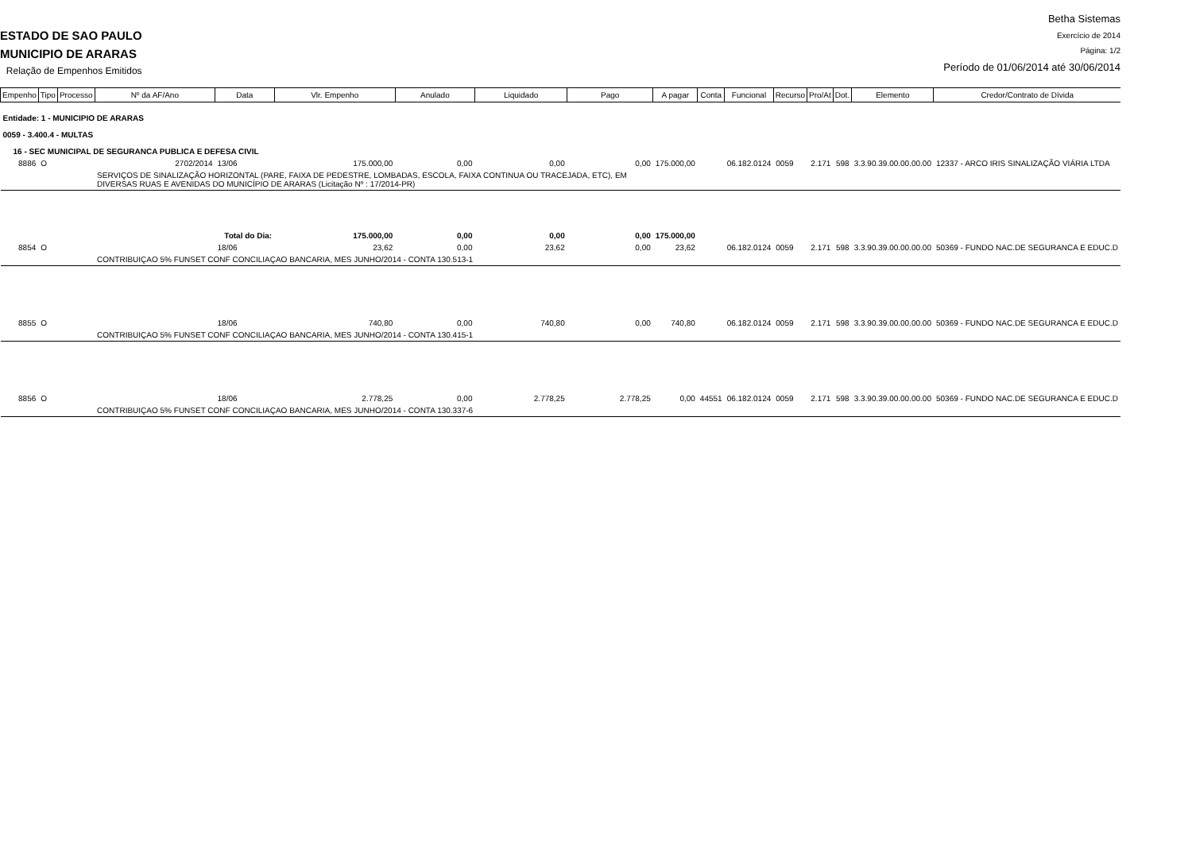ESTADO DE SAO PAULO
MUNICIPIO DE ARARAS
Relação de Empenhos Emitidos
Betha Sistemas
Exercício de 2014
Página: 1/2
Período de 01/06/2014 até 30/06/2014
| Empenho | Tipo | Processo | Nº da AF/Ano | Data | Vlr. Empenho | Anulado | Liquidado | Pago | A pagar | Conta | Funcional | Recurso | Pro/At | Dot. | Elemento | Credor/Contrato de Dívida |
| --- | --- | --- | --- | --- | --- | --- | --- | --- | --- | --- | --- | --- | --- | --- | --- | --- |
| Entidade: 1 - MUNICIPIO DE ARARAS | | | | | | | | | | | | | | | | |
| 0059 - 3.400.4 - MULTAS | | | | | | | | | | | | | | | | |
| 16 - SEC MUNICIPAL DE SEGURANCA PUBLICA E DEFESA CIVIL | | | | | | | | | | | | | | | | |
| 8886 | O | | 2702/2014 | 13/06 | 175.000,00 | 0,00 | 0,00 | 0,00 | 175.000,00 | | 06.182.0124 | 0059 | 2.171 | 598 | 3.3.90.39.00.00.00.00 | 12337 - ARCO IRIS SINALIZAÇÃO VIÁRIA LTDA |
| | | | SERVIÇOS DE SINALIZAÇÃO HORIZONTAL (PARE, FAIXA DE PEDESTRE, LOMBADAS, ESCOLA, FAIXA CONTINUA OU TRACEJADA, ETC), EM DIVERSAS RUAS E AVENIDAS DO MUNICÍPIO DE ARARAS (Licitação Nº : 17/2014-PR) | | | | | | | | | | | | | |
| | | | Total do Dia: | | 175.000,00 | 0,00 | 0,00 | 0,00 | 175.000,00 | | | | | | | |
| 8854 | O | | | 18/06 | 23,62 | 0,00 | 23,62 | 0,00 | 23,62 | | 06.182.0124 | 0059 | 2.171 | 598 | 3.3.90.39.00.00.00.00 | 50369 - FUNDO NAC.DE SEGURANCA E EDUC.D |
| | | | CONTRIBUIÇAO 5% FUNSET CONF CONCILIAÇAO BANCARIA, MES JUNHO/2014 - CONTA 130.513-1 | | | | | | | | | | | | | |
| 8855 | O | | | 18/06 | 740,80 | 0,00 | 740,80 | 0,00 | 740,80 | | 06.182.0124 | 0059 | 2.171 | 598 | 3.3.90.39.00.00.00.00 | 50369 - FUNDO NAC.DE SEGURANCA E EDUC.D |
| | | | CONTRIBUIÇAO 5% FUNSET CONF CONCILIAÇAO BANCARIA, MES JUNHO/2014 - CONTA 130.415-1 | | | | | | | | | | | | | |
| 8856 | O | | | 18/06 | 2.778,25 | 0,00 | 2.778,25 | 2.778,25 | 0,00 | 44551 | 06.182.0124 | 0059 | 2.171 | 598 | 3.3.90.39.00.00.00.00 | 50369 - FUNDO NAC.DE SEGURANCA E EDUC.D |
| | | | CONTRIBUIÇAO 5% FUNSET CONF CONCILIAÇAO BANCARIA, MES JUNHO/2014 - CONTA 130.337-6 | | | | | | | | | | | | | |